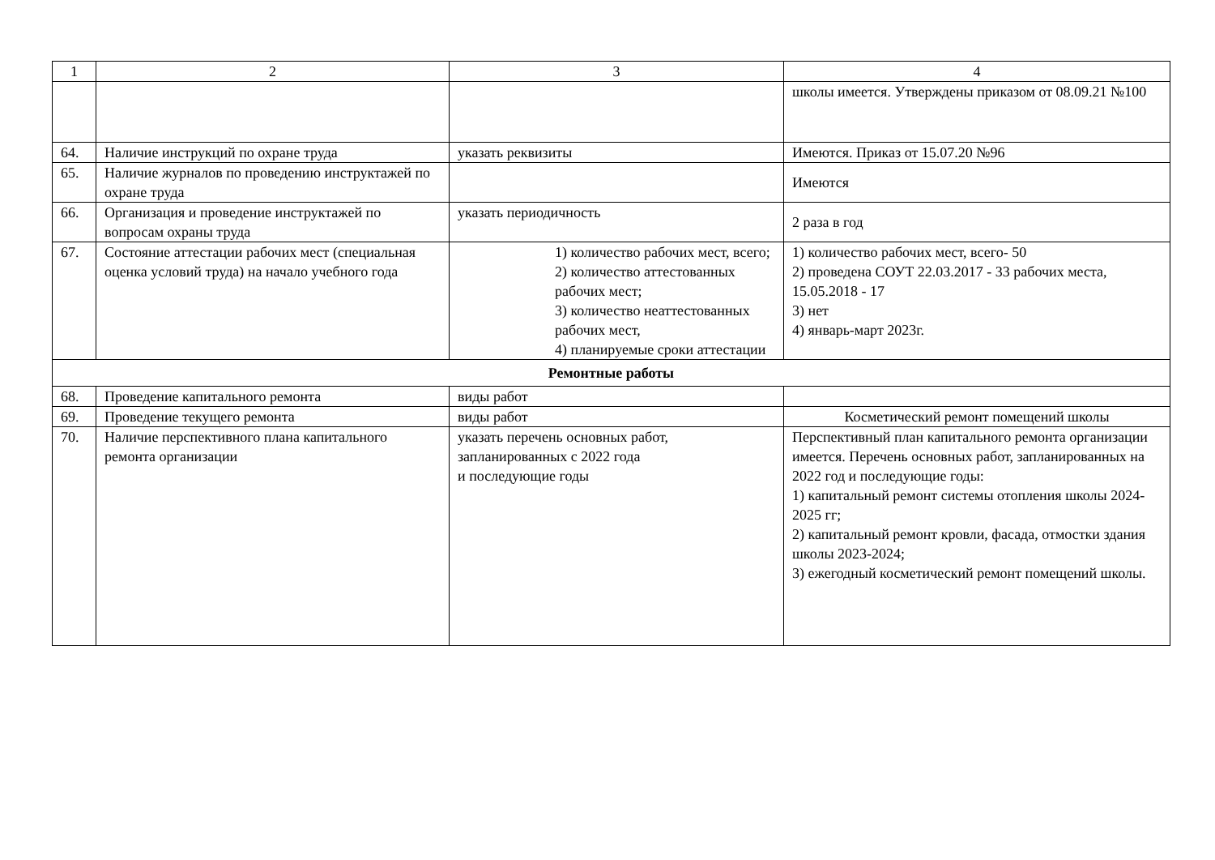| 1 | 2 | 3 | 4 |
| --- | --- | --- | --- |
| | | | школы имеется. Утверждены приказом от 08.09.21 №100 |
| 64. | Наличие инструкций по охране труда | указать реквизиты | Имеются. Приказ от 15.07.20 №96 |
| 65. | Наличие журналов по проведению инструктажей по охране труда | | Имеются |
| 66. | Организация и проведение инструктажей по вопросам охраны труда | указать периодичность | 2 раза в год |
| 67. | Состояние аттестации рабочих мест (специальная оценка условий труда) на начало учебного года | 1) количество рабочих мест, всего; 2) количество аттестованных рабочих мест; 3) количество неаттестованных рабочих мест, 4) планируемые сроки аттестации | 1) количество рабочих мест, всего- 50 2) проведена СОУТ 22.03.2017 - 33 рабочих места, 15.05.2018 - 17 3) нет 4) январь-март 2023г. |
| Ремонтные работы | | | |
| 68. | Проведение капитального ремонта | виды работ | |
| 69. | Проведение текущего ремонта | виды работ | Косметический ремонт помещений школы |
| 70. | Наличие перспективного плана капитального ремонта организации | указать перечень основных работ, запланированных с 2022 года и последующие годы | Перспективный план капитального ремонта организации имеется. Перечень основных работ, запланированных на 2022 год и последующие годы: 1) капитальный ремонт системы отопления школы 2024-2025 гг; 2) капитальный ремонт кровли, фасада, отмостки здания школы 2023-2024; 3) ежегодный косметический ремонт помещений школы. |